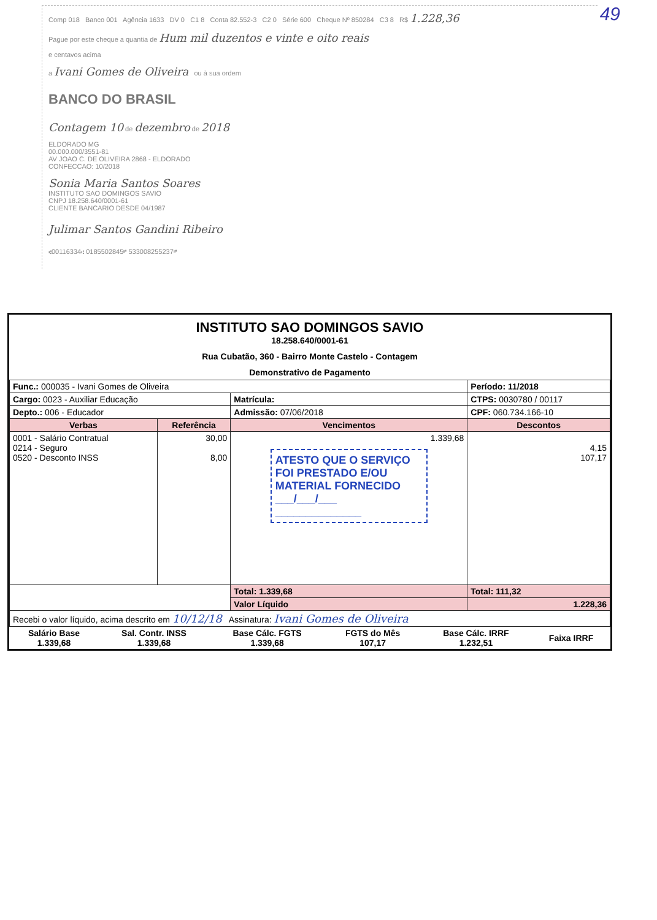49
Comp 018 Banco 001 Agência 1633 DV 0 C1 8 Conta 82.552-3 C2 0 Série 600 Cheque Nº 850284 C3 8 R$ 1.228,36
Pague por este cheque a quantia de Hum mil duzentos e vinte e oito reais
e centavos acima
a Ivani Gomes de Oliveira ou à sua ordem
BANCO DO BRASIL
Contagem 10 de dezembro de 2018
ELDORADO MG
00.000.000/3551-81
AV JOAO C. DE OLIVEIRA 2868 - ELDORADO
CONFECCAO: 10/2018
Sonia Maria Santos Soares
INSTITUTO SAO DOMINGOS SAVIO
CNPJ 18.258.640/0001-61
CLIENTE BANCARIO DESDE 04/1987
Julimar Santos Gandini Ribeiro
⑆00116334⑆ 0185502845⑈ 533008255237⑈
INSTITUTO SAO DOMINGOS SAVIO
18.258.640/0001-61
Rua Cubatão, 360 - Bairro Monte Castelo - Contagem
Demonstrativo de Pagamento
| Func.: 000035 - Ivani Gomes de Oliveira | | | Período: 11/2018 |
| Cargo: 0023 - Auxiliar Educação | | Matrícula: | CTPS: 0030780 / 00117 |
| Depto.: 006 - Educador | | Admissão: 07/06/2018 | CPF: 060.734.166-10 |
| Verbas | Referência | Vencimentos | Descontos |
| 0001 - Salário Contratual 0214 - Seguro 0520 - Desconto INSS | 30,00 8,00 | 1.339,68 ATESTO QUE O SERVIÇO FOI PRESTADO E/OU MATERIAL FORNECIDO ___/___/___ ______________ | 4,15 107,17 |
| | | Total: 1.339,68 | Total: 111,32 |
| | | Valor Líquido | 1.228,36 |
| Recebi o valor líquido, acima descrito em 10/12/18 Assinatura: Ivani Gomes de Oliveira | | | |
| Salário Base 1.339,68 | Sal. Contr. INSS 1.339,68 | Base Cálc. FGTS 1.339,68 | FGTS do Mês 107,17 | Base Cálc. IRRF 1.232,51 | Faixa IRRF |